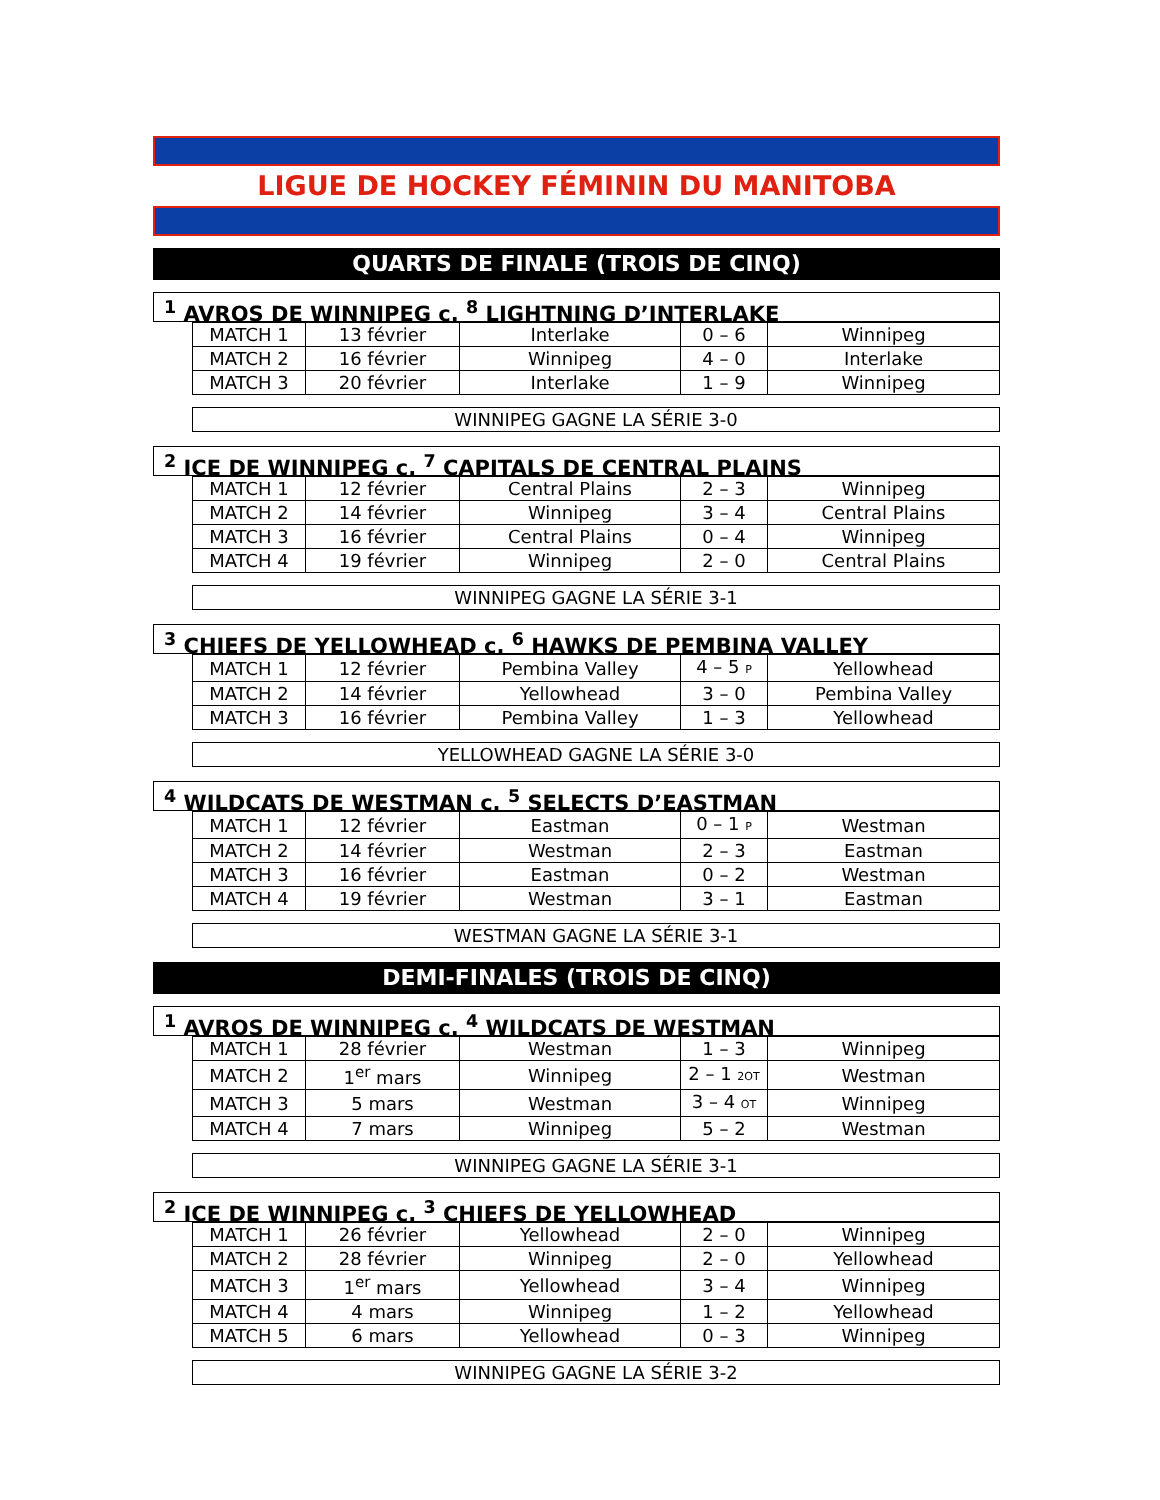LIGUE DE HOCKEY FÉMININ DU MANITOBA
QUARTS DE FINALE (TROIS DE CINQ)
<sup>1</sup> AVROS DE WINNIPEG c. <sup>8</sup> LIGHTNING D’INTERLAKE
| MATCH 1 | 13 février | Interlake | 0 – 6 | Winnipeg |
| MATCH 2 | 16 février | Winnipeg | 4 – 0 | Interlake |
| MATCH 3 | 20 février | Interlake | 1 – 9 | Winnipeg |
WINNIPEG GAGNE LA SÉRIE 3-0
<sup>2</sup> ICE DE WINNIPEG c. <sup>7</sup> CAPITALS DE CENTRAL PLAINS
| MATCH 1 | 12 février | Central Plains | 2 – 3 | Winnipeg |
| MATCH 2 | 14 février | Winnipeg | 3 – 4 | Central Plains |
| MATCH 3 | 16 février | Central Plains | 0 – 4 | Winnipeg |
| MATCH 4 | 19 février | Winnipeg | 2 – 0 | Central Plains |
WINNIPEG GAGNE LA SÉRIE 3-1
<sup>3</sup> CHIEFS DE YELLOWHEAD c. <sup>6</sup> HAWKS DE PEMBINA VALLEY
| MATCH 1 | 12 février | Pembina Valley | 4 – 5 P | Yellowhead |
| MATCH 2 | 14 février | Yellowhead | 3 – 0 | Pembina Valley |
| MATCH 3 | 16 février | Pembina Valley | 1 – 3 | Yellowhead |
YELLOWHEAD GAGNE LA SÉRIE 3-0
<sup>4</sup> WILDCATS DE WESTMAN c. <sup>5</sup> SELECTS D’EASTMAN
| MATCH 1 | 12 février | Eastman | 0 – 1 P | Westman |
| MATCH 2 | 14 février | Westman | 2 – 3 | Eastman |
| MATCH 3 | 16 février | Eastman | 0 – 2 | Westman |
| MATCH 4 | 19 février | Westman | 3 – 1 | Eastman |
WESTMAN GAGNE LA SÉRIE 3-1
DEMI-FINALES (TROIS DE CINQ)
<sup>1</sup> AVROS DE WINNIPEG c. <sup>4</sup> WILDCATS DE WESTMAN
| MATCH 1 | 28 février | Westman | 1 – 3 | Winnipeg |
| MATCH 2 | 1<sup>er</sup> mars | Winnipeg | 2 – 1 2OT | Westman |
| MATCH 3 | 5 mars | Westman | 3 – 4 OT | Winnipeg |
| MATCH 4 | 7 mars | Winnipeg | 5 – 2 | Westman |
WINNIPEG GAGNE LA SÉRIE 3-1
<sup>2</sup> ICE DE WINNIPEG c. <sup>3</sup> CHIEFS DE YELLOWHEAD
| MATCH 1 | 26 février | Yellowhead | 2 – 0 | Winnipeg |
| MATCH 2 | 28 février | Winnipeg | 2 – 0 | Yellowhead |
| MATCH 3 | 1<sup>er</sup> mars | Yellowhead | 3 – 4 | Winnipeg |
| MATCH 4 | 4 mars | Winnipeg | 1 – 2 | Yellowhead |
| MATCH 5 | 6 mars | Yellowhead | 0 – 3 | Winnipeg |
WINNIPEG GAGNE LA SÉRIE 3-2